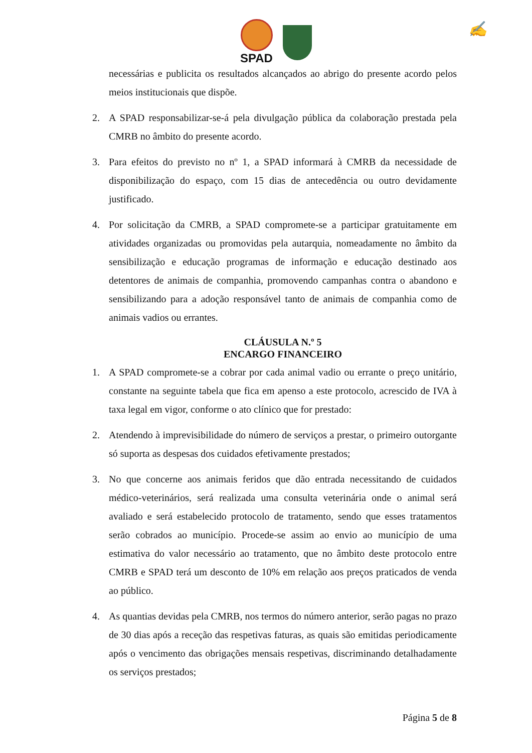SPAD
✍
necessárias e publicita os resultados alcançados ao abrigo do presente acordo pelos meios institucionais que dispõe.
2. A SPAD responsabilizar-se-á pela divulgação pública da colaboração prestada pela CMRB no âmbito do presente acordo.
3. Para efeitos do previsto no nº 1, a SPAD informará à CMRB da necessidade de disponibilização do espaço, com 15 dias de antecedência ou outro devidamente justificado.
4. Por solicitação da CMRB, a SPAD compromete-se a participar gratuitamente em atividades organizadas ou promovidas pela autarquia, nomeadamente no âmbito da sensibilização e educação programas de informação e educação destinado aos detentores de animais de companhia, promovendo campanhas contra o abandono e sensibilizando para a adoção responsável tanto de animais de companhia como de animais vadios ou errantes.
CLÁUSULA N.º 5
ENCARGO FINANCEIRO
1. A SPAD compromete-se a cobrar por cada animal vadio ou errante o preço unitário, constante na seguinte tabela que fica em apenso a este protocolo, acrescido de IVA à taxa legal em vigor, conforme o ato clínico que for prestado:
2. Atendendo à imprevisibilidade do número de serviços a prestar, o primeiro outorgante só suporta as despesas dos cuidados efetivamente prestados;
3. No que concerne aos animais feridos que dão entrada necessitando de cuidados médico-veterinários, será realizada uma consulta veterinária onde o animal será avaliado e será estabelecido protocolo de tratamento, sendo que esses tratamentos serão cobrados ao município. Procede-se assim ao envio ao município de uma estimativa do valor necessário ao tratamento, que no âmbito deste protocolo entre CMRB e SPAD terá um desconto de 10% em relação aos preços praticados de venda ao público.
4. As quantias devidas pela CMRB, nos termos do número anterior, serão pagas no prazo de 30 dias após a receção das respetivas faturas, as quais são emitidas periodicamente após o vencimento das obrigações mensais respetivas, discriminando detalhadamente os serviços prestados;
Página 5 de 8